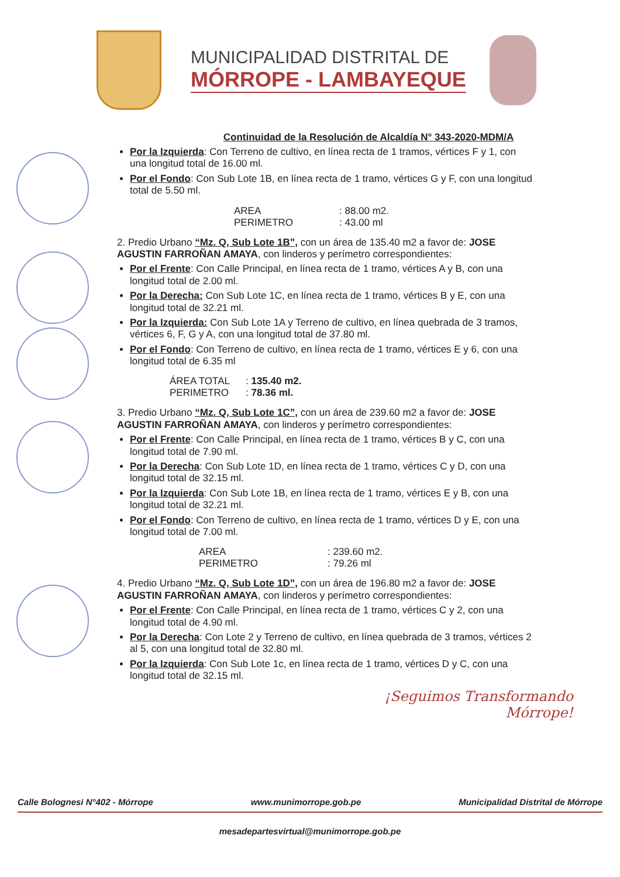MUNICIPALIDAD DISTRITAL DE
MÓRROPE - LAMBAYEQUE
Continuidad de la Resolución de Alcaldía N° 343-2020-MDM/A
Por la Izquierda: Con Terreno de cultivo, en línea recta de 1 tramos, vértices F y 1, con una longitud total de 16.00 ml.
Por el Fondo: Con Sub Lote 1B, en línea recta de 1 tramo, vértices G y F, con una longitud total de 5.50 ml.
AREA: 88.00 m2. PERIMETRO: 43.00 ml
2. Predio Urbano “Mz. Q, Sub Lote 1B”, con un área de 135.40 m2 a favor de: JOSE AGUSTIN FARROÑAN AMAYA, con linderos y perímetro correspondientes:
Por el Frente: Con Calle Principal, en línea recta de 1 tramo, vértices A y B, con una longitud total de 2.00 ml.
Por la Derecha: Con Sub Lote 1C, en línea recta de 1 tramo, vértices B y E, con una longitud total de 32.21 ml.
Por la Izquierda: Con Sub Lote 1A y Terreno de cultivo, en línea quebrada de 3 tramos, vértices 6, F, G y A, con una longitud total de 37.80 ml.
Por el Fondo: Con Terreno de cultivo, en línea recta de 1 tramo, vértices E y 6, con una longitud total de 6.35 ml
ÁREA TOTAL: 135.40 m2. PERIMETRO: 78.36 ml.
3. Predio Urbano “Mz. Q, Sub Lote 1C”, con un área de 239.60 m2 a favor de: JOSE AGUSTIN FARROÑAN AMAYA, con linderos y perímetro correspondientes:
Por el Frente: Con Calle Principal, en línea recta de 1 tramo, vértices B y C, con una longitud total de 7.90 ml.
Por la Derecha: Con Sub Lote 1D, en línea recta de 1 tramo, vértices C y D, con una longitud total de 32.15 ml.
Por la Izquierda: Con Sub Lote 1B, en línea recta de 1 tramo, vértices E y B, con una longitud total de 32.21 ml.
Por el Fondo: Con Terreno de cultivo, en línea recta de 1 tramo, vértices D y E, con una longitud total de 7.00 ml.
AREA: 239.60 m2. PERIMETRO: 79.26 ml
4. Predio Urbano “Mz. Q, Sub Lote 1D”, con un área de 196.80 m2 a favor de: JOSE AGUSTIN FARROÑAN AMAYA, con linderos y perímetro correspondientes:
Por el Frente: Con Calle Principal, en línea recta de 1 tramo, vértices C y 2, con una longitud total de 4.90 ml.
Por la Derecha: Con Lote 2 y Terreno de cultivo, en línea quebrada de 3 tramos, vértices 2 al 5, con una longitud total de 32.80 ml.
Por la Izquierda: Con Sub Lote 1c, en línea recta de 1 tramo, vértices D y C, con una longitud total de 32.15 ml.
¡Seguimos Transformando
Mórrope!
Calle Bolognesi N°402 - Mórrope www.munimorrope.gob.pe Municipalidad Distrital de Mórrope
mesadepartesvirtual@munimorrope.gob.pe